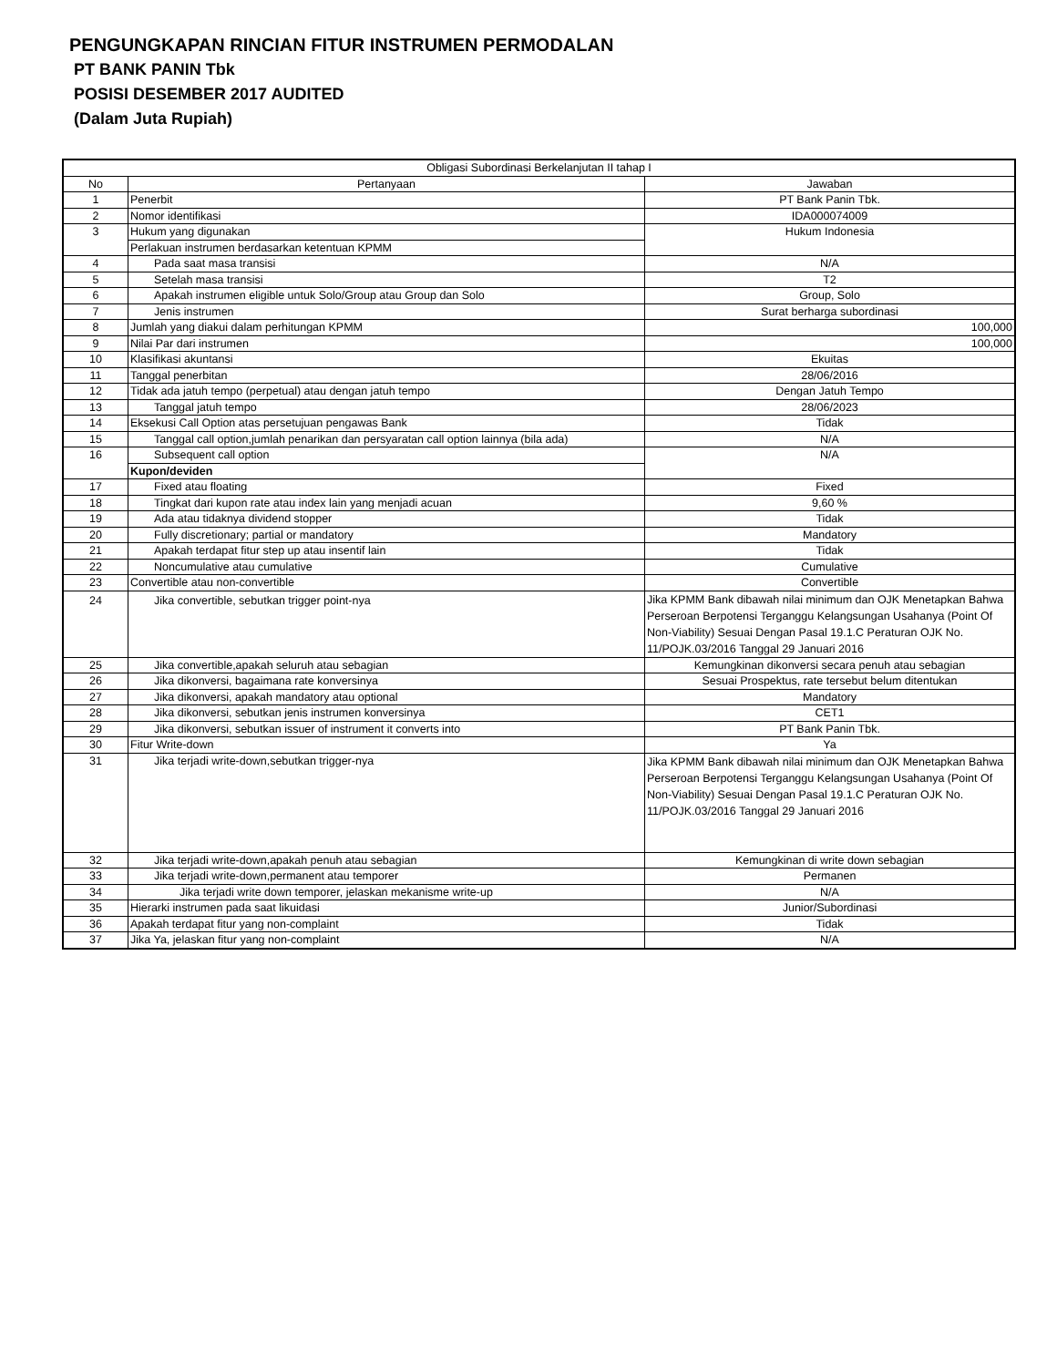PENGUNGKAPAN RINCIAN FITUR INSTRUMEN PERMODALAN
PT BANK PANIN Tbk
POSISI DESEMBER 2017 AUDITED
(Dalam Juta Rupiah)
| Obligasi Subordinasi Berkelanjutan II tahap I | | |
| --- | --- | --- |
| No | Pertanyaan | Jawaban |
| 1 | Penerbit | PT Bank Panin Tbk. |
| 2 | Nomor identifikasi | IDA000074009 |
| 3 | Hukum yang digunakan | Hukum Indonesia |
| | Perlakuan instrumen berdasarkan ketentuan KPMM | |
| 4 | Pada saat masa transisi | N/A |
| 5 | Setelah masa transisi | T2 |
| 6 | Apakah instrumen eligible untuk Solo/Group atau Group dan Solo | Group, Solo |
| 7 | Jenis instrumen | Surat berharga subordinasi |
| 8 | Jumlah yang diakui dalam perhitungan KPMM | 100,000 |
| 9 | Nilai Par dari instrumen | 100,000 |
| 10 | Klasifikasi akuntansi | Ekuitas |
| 11 | Tanggal penerbitan | 28/06/2016 |
| 12 | Tidak ada jatuh tempo (perpetual) atau dengan jatuh tempo | Dengan Jatuh Tempo |
| 13 | Tanggal jatuh tempo | 28/06/2023 |
| 14 | Eksekusi Call Option atas persetujuan pengawas Bank | Tidak |
| 15 | Tanggal call option,jumlah penarikan dan persyaratan call option lainnya (bila ada) | N/A |
| 16 | Subsequent call option | N/A |
| | Kupon/deviden | |
| 17 | Fixed atau floating | Fixed |
| 18 | Tingkat dari kupon rate atau index lain yang menjadi acuan | 9,60 % |
| 19 | Ada atau tidaknya dividend stopper | Tidak |
| 20 | Fully discretionary; partial or mandatory | Mandatory |
| 21 | Apakah terdapat fitur step up atau insentif lain | Tidak |
| 22 | Noncumulative atau cumulative | Cumulative |
| 23 | Convertible atau non-convertible | Convertible |
| 24 | Jika convertible, sebutkan trigger point-nya | Jika KPMM Bank dibawah nilai minimum dan OJK Menetapkan Bahwa Perseroan Berpotensi Terganggu Kelangsungan Usahanya (Point Of Non-Viability) Sesuai Dengan Pasal 19.1.C Peraturan OJK No. 11/POJK.03/2016 Tanggal 29 Januari 2016 |
| 25 | Jika convertible,apakah seluruh atau sebagian | Kemungkinan dikonversi secara penuh atau sebagian |
| 26 | Jika dikonversi, bagaimana rate konversinya | Sesuai Prospektus, rate tersebut belum ditentukan |
| 27 | Jika dikonversi, apakah mandatory atau optional | Mandatory |
| 28 | Jika dikonversi, sebutkan jenis instrumen konversinya | CET1 |
| 29 | Jika dikonversi, sebutkan issuer of instrument it converts into | PT Bank Panin Tbk. |
| 30 | Fitur Write-down | Ya |
| 31 | Jika terjadi write-down,sebutkan trigger-nya | Jika KPMM Bank dibawah nilai minimum dan OJK Menetapkan Bahwa Perseroan Berpotensi Terganggu Kelangsungan Usahanya (Point Of Non-Viability) Sesuai Dengan Pasal 19.1.C Peraturan OJK No. 11/POJK.03/2016 Tanggal 29 Januari 2016 |
| 32 | Jika terjadi write-down,apakah penuh atau sebagian | Kemungkinan di write down sebagian |
| 33 | Jika terjadi write-down,permanent atau temporer | Permanen |
| 34 | Jika terjadi write down temporer, jelaskan mekanisme write-up | N/A |
| 35 | Hierarki instrumen pada saat likuidasi | Junior/Subordinasi |
| 36 | Apakah terdapat fitur yang non-complaint | Tidak |
| 37 | Jika Ya, jelaskan fitur yang non-complaint | N/A |